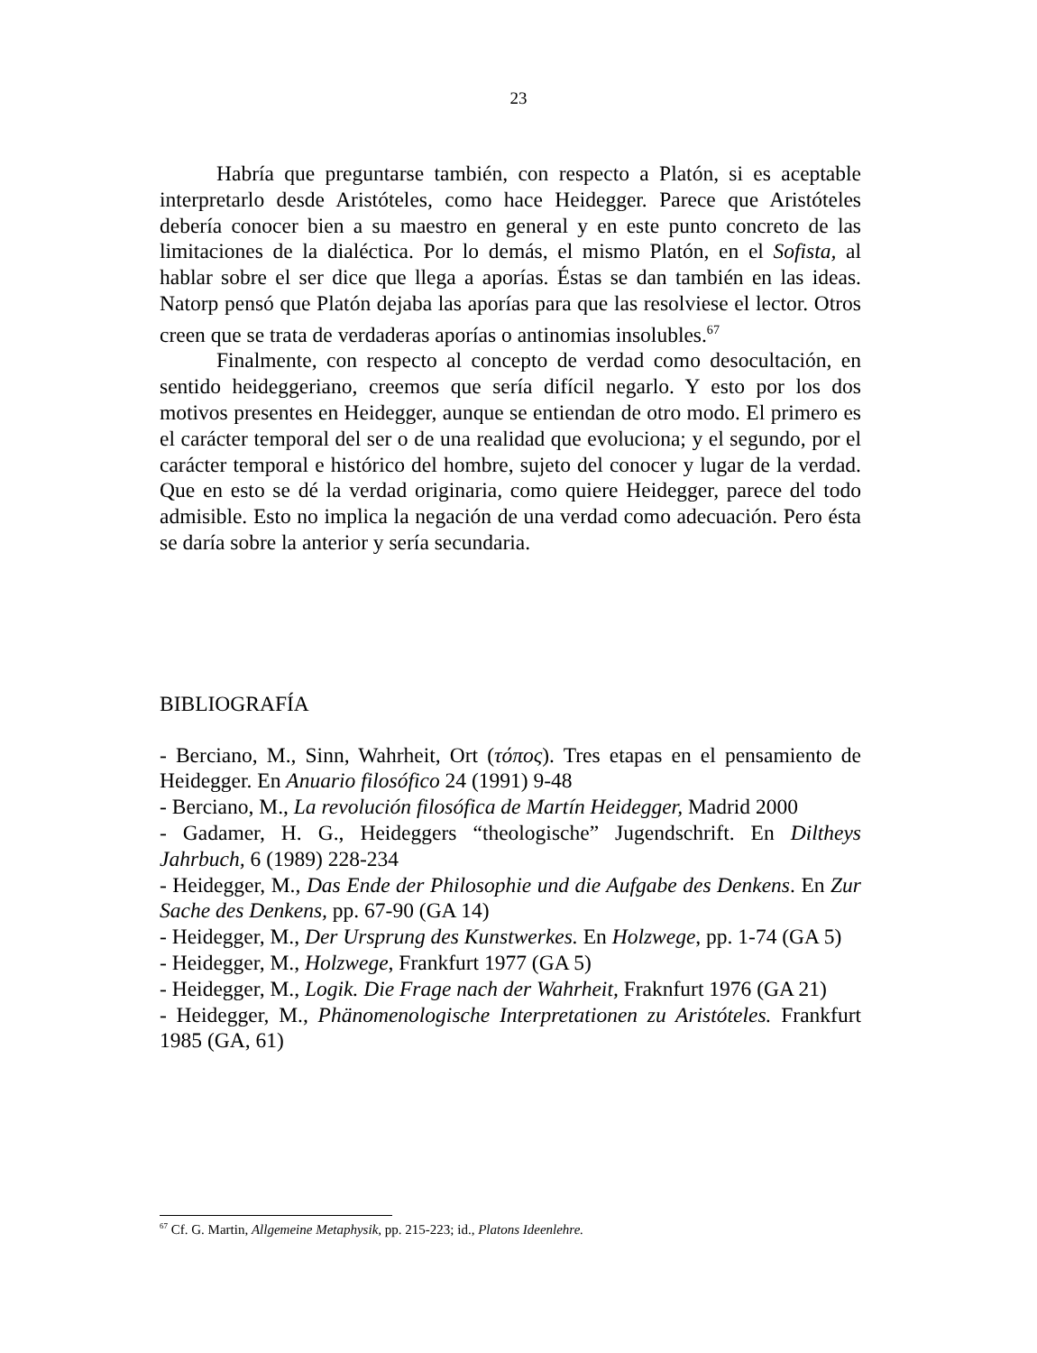23
Habría que preguntarse también, con respecto a Platón, si es aceptable interpretarlo desde Aristóteles, como hace Heidegger. Parece que Aristóteles debería conocer bien a su maestro en general y en este punto concreto de las limitaciones de la dialéctica. Por lo demás, el mismo Platón, en el Sofista, al hablar sobre el ser dice que llega a aporías. Éstas se dan también en las ideas. Natorp pensó que Platón dejaba las aporías para que las resolviese el lector. Otros creen que se trata de verdaderas aporías o antinomias insolubles.<sup>67</sup>
Finalmente, con respecto al concepto de verdad como desocultación, en sentido heideggeriano, creemos que sería difícil negarlo. Y esto por los dos motivos presentes en Heidegger, aunque se entiendan de otro modo. El primero es el carácter temporal del ser o de una realidad que evoluciona; y el segundo, por el carácter temporal e histórico del hombre, sujeto del conocer y lugar de la verdad. Que en esto se dé la verdad originaria, como quiere Heidegger, parece del todo admisible. Esto no implica la negación de una verdad como adecuación. Pero ésta se daría sobre la anterior y sería secundaria.
BIBLIOGRAFÍA
- Berciano, M., Sinn, Wahrheit, Ort (τόπος). Tres etapas en el pensamiento de Heidegger. En Anuario filosófico 24 (1991) 9-48
- Berciano, M., La revolución filosófica de Martín Heidegger, Madrid 2000
- Gadamer, H. G., Heideggers “theologische” Jugendschrift. En Diltheys Jahrbuch, 6 (1989) 228-234
- Heidegger, M., Das Ende der Philosophie und die Aufgabe des Denkens. En Zur Sache des Denkens, pp. 67-90 (GA 14)
- Heidegger, M., Der Ursprung des Kunstwerkes. En Holzwege, pp. 1-74 (GA 5)
- Heidegger, M., Holzwege, Frankfurt 1977 (GA 5)
- Heidegger, M., Logik. Die Frage nach der Wahrheit, Fraknfurt 1976 (GA 21)
- Heidegger, M., Phänomenologische Interpretationen zu Aristóteles. Frankfurt 1985 (GA, 61)
<sup>67</sup> Cf. G. Martin, Allgemeine Metaphysik, pp. 215-223; id., Platons Ideenlehre.